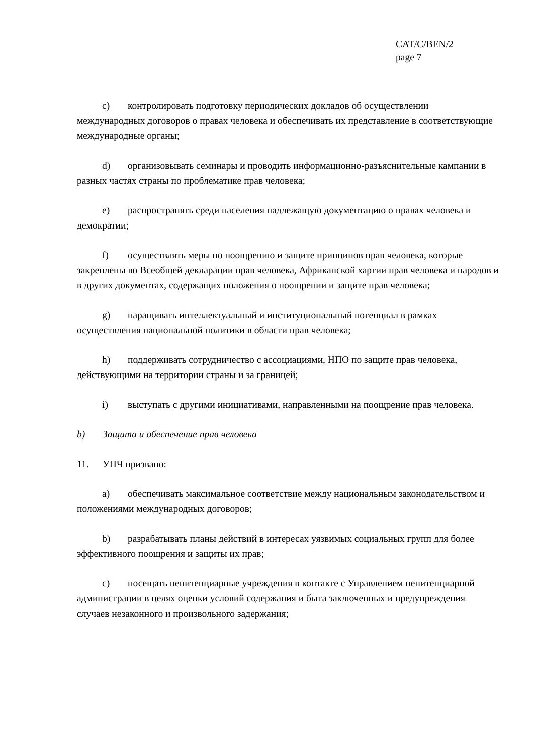CAT/C/BEN/2
page 7
c) контролировать подготовку периодических докладов об осуществлении международных договоров о правах человека и обеспечивать их представление в соответствующие международные органы;
d) организовывать семинары и проводить информационно-разъяснительные кампании в разных частях страны по проблематике прав человека;
e) распространять среди населения надлежащую документацию о правах человека и демократии;
f) осуществлять меры по поощрению и защите принципов прав человека, которые закреплены во Всеобщей декларации прав человека, Африканской хартии прав человека и народов и в других документах, содержащих положения о поощрении и защите прав человека;
g) наращивать интеллектуальный и институциональный потенциал в рамках осуществления национальной политики в области прав человека;
h) поддерживать сотрудничество с ассоциациями, НПО по защите прав человека, действующими на территории страны и за границей;
i) выступать с другими инициативами, направленными на поощрение прав человека.
b) Защита и обеспечение прав человека
11. УПЧ призвано:
a) обеспечивать максимальное соответствие между национальным законодательством и положениями международных договоров;
b) разрабатывать планы действий в интересах уязвимых социальных групп для более эффективного поощрения и защиты их прав;
c) посещать пенитенциарные учреждения в контакте с Управлением пенитенциарной администрации в целях оценки условий содержания и быта заключенных и предупреждения случаев незаконного и произвольного задержания;